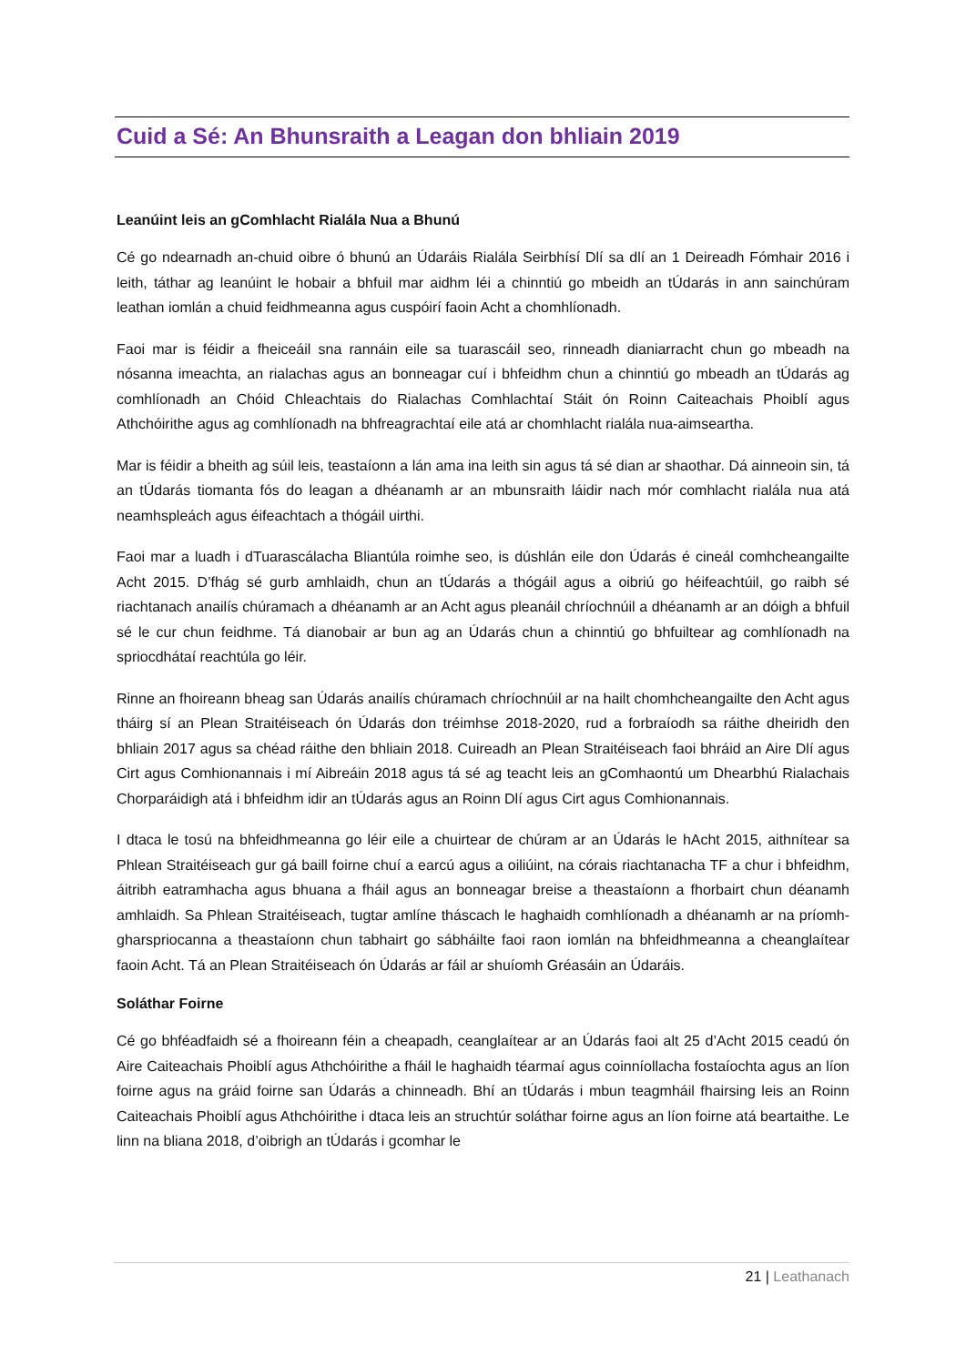Cuid a Sé: An Bhunsraith a Leagan don bhliain 2019
Leanúint leis an gComhlacht Rialála Nua a Bhunú
Cé go ndearnadh an-chuid oibre ó bhunú an Údaráis Rialála Seirbhísí Dlí sa dlí an 1 Deireadh Fómhair 2016 i leith, táthar ag leanúint le hobair a bhfuil mar aidhm léi a chinntiú go mbeidh an tÚdarás in ann sainchúram leathan iomlán a chuid feidhmeanna agus cuspóirí faoin Acht a chomhlíonadh.
Faoi mar is féidir a fheiceáil sna rannáin eile sa tuarascáil seo, rinneadh dianiarracht chun go mbeadh na nósanna imeachta, an rialachas agus an bonneagar cuí i bhfeidhm chun a chinntiú go mbeadh an tÚdarás ag comhlíonadh an Chóid Chleachtais do Rialachas Comhlachtaí Stáit ón Roinn Caiteachais Phoiblí agus Athchóirithe agus ag comhlíonadh na bhfreagrachtaí eile atá ar chomhlacht rialála nua-aimseartha.
Mar is féidir a bheith ag súil leis, teastaíonn a lán ama ina leith sin agus tá sé dian ar shaothar. Dá ainneoin sin, tá an tÚdarás tiomanta fós do leagan a dhéanamh ar an mbunsraith láidir nach mór comhlacht rialála nua atá neamhspleách agus éifeachtach a thógáil uirthi.
Faoi mar a luadh i dTuarascálacha Bliantúla roimhe seo, is dúshlán eile don Údarás é cineál comhcheangailte Acht 2015. D’fhág sé gurb amhlaidh, chun an tÚdarás a thógáil agus a oibriú go héifeachtúil, go raibh sé riachtanach anailís chúramach a dhéanamh ar an Acht agus pleanáil chríochnúil a dhéanamh ar an dóigh a bhfuil sé le cur chun feidhme. Tá dianobair ar bun ag an Údarás chun a chinntiú go bhfuiltear ag comhlíonadh na spriocdhátaí reachtúla go léir.
Rinne an fhoireann bheag san Údarás anailís chúramach chríochnúil ar na hailt chomhcheangailte den Acht agus tháirg sí an Plean Straitéiseach ón Údarás don tréimhse 2018-2020, rud a forbraíodh sa ráithe dheiridh den bhliain 2017 agus sa chéad ráithe den bhliain 2018. Cuireadh an Plean Straitéiseach faoi bhráid an Aire Dlí agus Cirt agus Comhionannais i mí Aibreáin 2018 agus tá sé ag teacht leis an gComhaontú um Dhearbhú Rialachais Chorparáidigh atá i bhfeidhm idir an tÚdarás agus an Roinn Dlí agus Cirt agus Comhionannais.
I dtaca le tosú na bhfeidhmeanna go léir eile a chuirtear de chúram ar an Údarás le hAcht 2015, aithnítear sa Phlean Straitéiseach gur gá baill foirne chuí a earcú agus a oiliúint, na córais riachtanacha TF a chur i bhfeidhm, áitribh eatramhacha agus bhuana a fháil agus an bonneagar breise a theastaíonn a fhorbairt chun déanamh amhlaidh. Sa Phlean Straitéiseach, tugtar amlíne tháscach le haghaidh comhlíonadh a dhéanamh ar na príomh-gharspriocanna a theastaíonn chun tabhairt go sábháilte faoi raon iomlán na bhfeidhmeanna a cheanglaítear faoin Acht. Tá an Plean Straitéiseach ón Údarás ar fáil ar shuíomh Gréasáin an Údaráis.
Soláthar Foirne
Cé go bhféadfaidh sé a fhoireann féin a cheapadh, ceanglaítear ar an Údarás faoi alt 25 d’Acht 2015 ceadú ón Aire Caiteachais Phoiblí agus Athchóirithe a fháil le haghaidh téarmaí agus coinníollacha fostaíochta agus an líon foirne agus na gráid foirne san Údarás a chinneadh. Bhí an tÚdarás i mbun teagmháil fhairsing leis an Roinn Caiteachais Phoiblí agus Athchóirithe i dtaca leis an struchtúr soláthar foirne agus an líon foirne atá beartaithe. Le linn na bliana 2018, d’oibrigh an tÚdarás i gcomhar le
21 | Leathanach